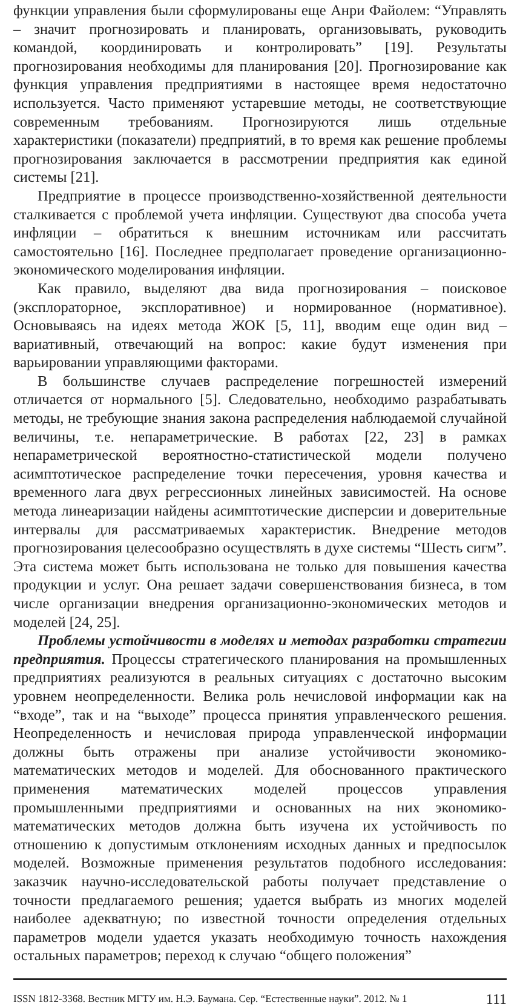функции управления были сформулированы еще Анри Файолем: “Управлять – значит прогнозировать и планировать, организовывать, руководить командой, координировать и контролировать” [19]. Результаты прогнозирования необходимы для планирования [20]. Прогнозирование как функция управления предприятиями в настоящее время недостаточно используется. Часто применяют устаревшие методы, не соответствующие современным требованиям. Прогнозируются лишь отдельные характеристики (показатели) предприятий, в то время как решение проблемы прогнозирования заключается в рассмотрении предприятия как единой системы [21].
Предприятие в процессе производственно-хозяйственной деятельности сталкивается с проблемой учета инфляции. Существуют два способа учета инфляции – обратиться к внешним источникам или рассчитать самостоятельно [16]. Последнее предполагает проведение организационно-экономического моделирования инфляции.
Как правило, выделяют два вида прогнозирования – поисковое (эксплораторное, эксплоративное) и нормированное (нормативное). Основываясь на идеях метода ЖОК [5, 11], вводим еще один вид – вариативный, отвечающий на вопрос: какие будут изменения при варьировании управляющими факторами.
В большинстве случаев распределение погрешностей измерений отличается от нормального [5]. Следовательно, необходимо разрабатывать методы, не требующие знания закона распределения наблюдаемой случайной величины, т.е. непараметрические. В работах [22, 23] в рамках непараметрической вероятностно-статистической модели получено асимптотическое распределение точки пересечения, уровня качества и временного лага двух регрессионных линейных зависимостей. На основе метода линеаризации найдены асимптотические дисперсии и доверительные интервалы для рассматриваемых характеристик. Внедрение методов прогнозирования целесообразно осуществлять в духе системы “Шесть сигм”. Эта система может быть использована не только для повышения качества продукции и услуг. Она решает задачи совершенствования бизнеса, в том числе организации внедрения организационно-экономических методов и моделей [24, 25].
Проблемы устойчивости в моделях и методах разработки стратегии предприятия. Процессы стратегического планирования на промышленных предприятиях реализуются в реальных ситуациях с достаточно высоким уровнем неопределенности. Велика роль нечисловой информации как на “входе”, так и на “выходе” процесса принятия управленческого решения. Неопределенность и нечисловая природа управленческой информации должны быть отражены при анализе устойчивости экономико-математических методов и моделей. Для обоснованного практического применения математических моделей процессов управления промышленными предприятиями и основанных на них экономико-математических методов должна быть изучена их устойчивость по отношению к допустимым отклонениям исходных данных и предпосылок моделей. Возможные применения результатов подобного исследования: заказчик научно-исследовательской работы получает представление о точности предлагаемого решения; удается выбрать из многих моделей наиболее адекватную; по известной точности определения отдельных параметров модели удается указать необходимую точность нахождения остальных параметров; переход к случаю “общего положения”
ISSN 1812-3368. Вестник МГТУ им. Н.Э. Баумана. Сер. “Естественные науки”. 2012. № 1 111